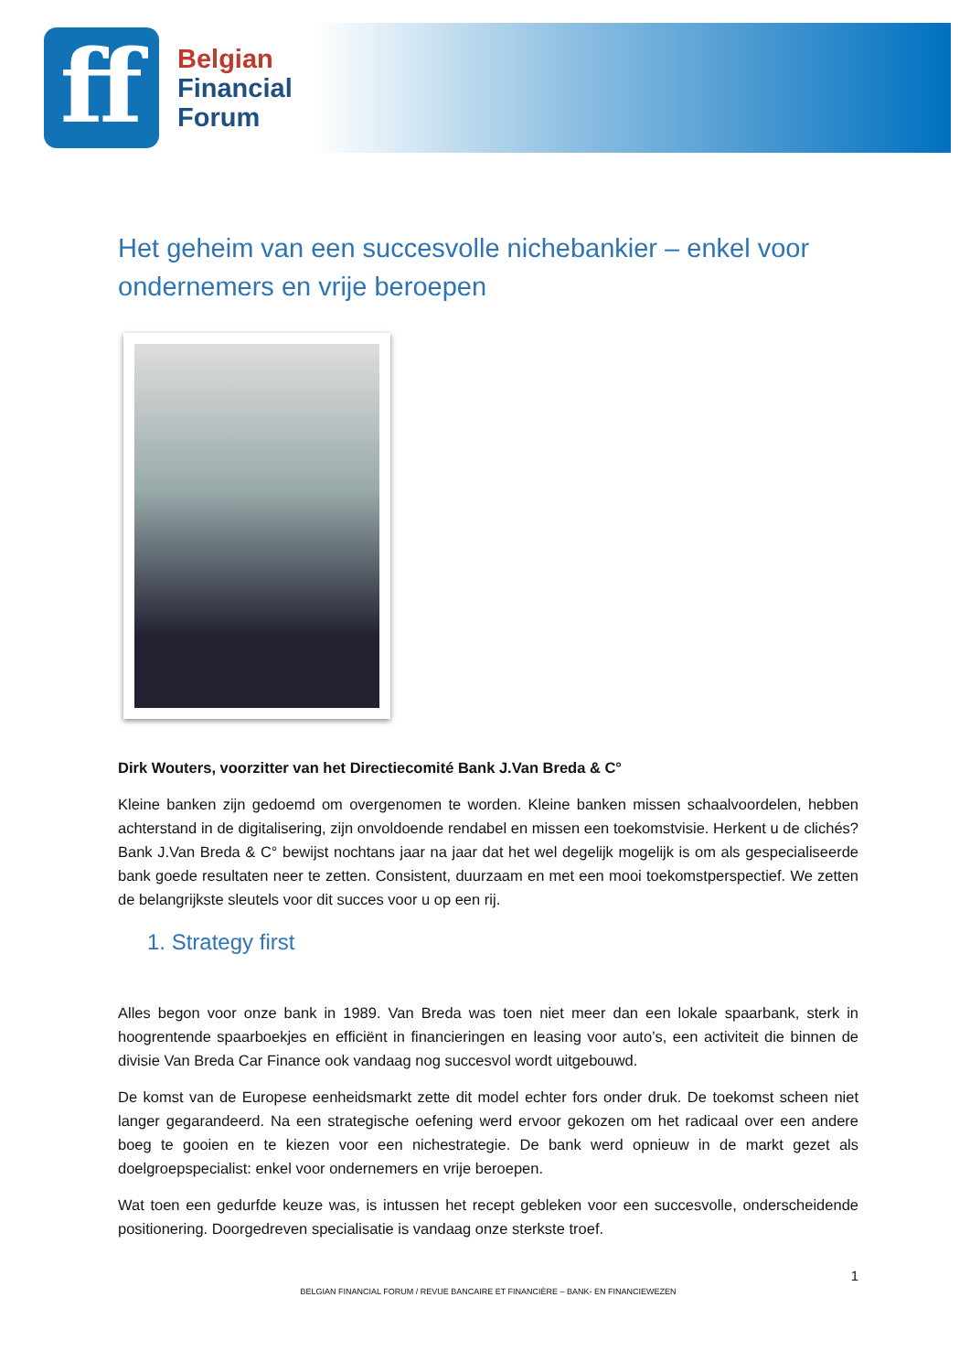ff
Belgian
Financial
Forum
Het geheim van een succesvolle nichebankier – enkel voor ondernemers en vrije beroepen
Dirk Wouters, voorzitter van het Directiecomité Bank J.Van Breda & C°
Kleine banken zijn gedoemd om overgenomen te worden. Kleine banken missen schaalvoordelen, hebben achterstand in de digitalisering, zijn onvoldoende rendabel en missen een toekomstvisie. Herkent u de clichés? Bank J.Van Breda & C° bewijst nochtans jaar na jaar dat het wel degelijk mogelijk is om als gespecialiseerde bank goede resultaten neer te zetten. Consistent, duurzaam en met een mooi toekomstperspectief. We zetten de belangrijkste sleutels voor dit succes voor u op een rij.
1. Strategy first
Alles begon voor onze bank in 1989. Van Breda was toen niet meer dan een lokale spaarbank, sterk in hoogrentende spaarboekjes en efficiënt in financieringen en leasing voor auto’s, een activiteit die binnen de divisie Van Breda Car Finance ook vandaag nog succesvol wordt uitgebouwd.
De komst van de Europese eenheidsmarkt zette dit model echter fors onder druk. De toekomst scheen niet langer gegarandeerd. Na een strategische oefening werd ervoor gekozen om het radicaal over een andere boeg te gooien en te kiezen voor een nichestrategie. De bank werd opnieuw in de markt gezet als doelgroepspecialist: enkel voor ondernemers en vrije beroepen.
Wat toen een gedurfde keuze was, is intussen het recept gebleken voor een succesvolle, onderscheidende positionering. Doorgedreven specialisatie is vandaag onze sterkste troef.
1
BELGIAN FINANCIAL FORUM / REVUE BANCAIRE ET FINANCIÈRE – BANK- EN FINANCIEWEZEN